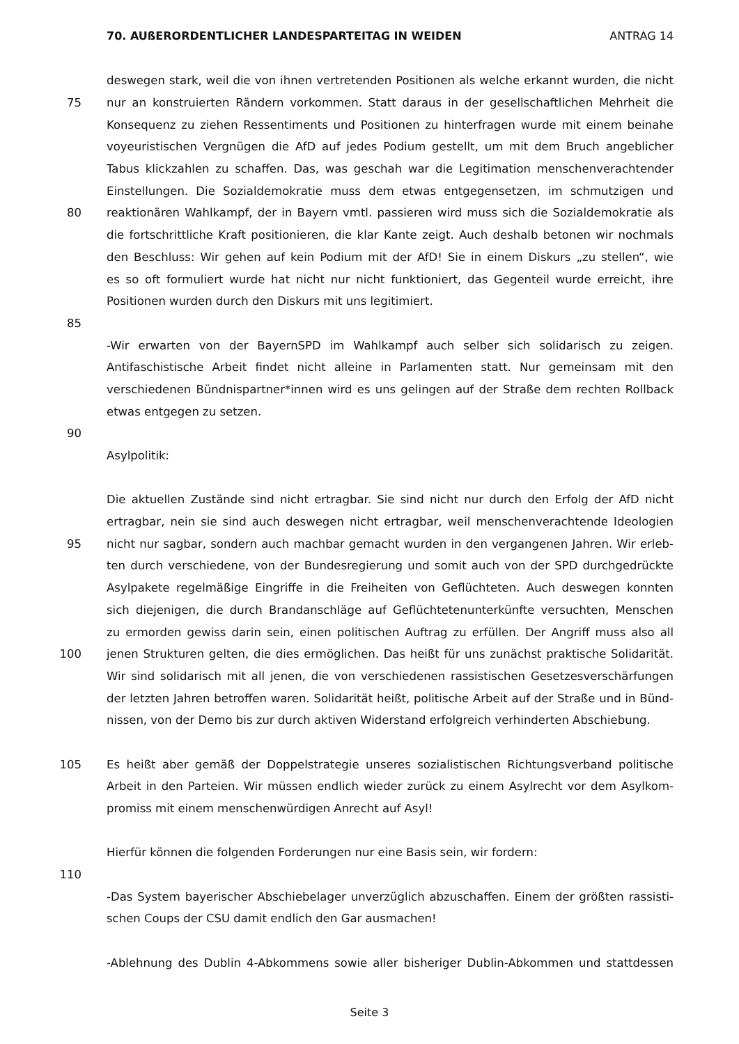70. AUßERORDENTLICHER LANDESPARTEITAG IN WEIDEN ANTRAG 14
deswegen stark, weil die von ihnen vertretenden Positionen als welche erkannt wurden, die nicht
75 nur an konstruierten Rändern vorkommen. Statt daraus in der gesellschaftlichen Mehrheit die
Konsequenz zu ziehen Ressentiments und Positionen zu hinterfragen wurde mit einem beinahe
voyeuristischen Vergnügen die AfD auf jedes Podium gestellt, um mit dem Bruch angeblicher
Tabus klickzahlen zu schaffen. Das, was geschah war die Legitimation menschenverachtender
Einstellungen. Die Sozialdemokratie muss dem etwas entgegensetzen, im schmutzigen und
80 reaktionären Wahlkampf, der in Bayern vmtl. passieren wird muss sich die Sozialdemokratie als
die fortschrittliche Kraft positionieren, die klar Kante zeigt. Auch deshalb betonen wir nochmals
den Beschluss: Wir gehen auf kein Podium mit der AfD! Sie in einem Diskurs „zu stellen“, wie
es so oft formuliert wurde hat nicht nur nicht funktioniert, das Gegenteil wurde erreicht, ihre
Positionen wurden durch den Diskurs mit uns legitimiert.
85
-Wir erwarten von der BayernSPD im Wahlkampf auch selber sich solidarisch zu zeigen.
Antifaschistische Arbeit findet nicht alleine in Parlamenten statt. Nur gemeinsam mit den
verschiedenen Bündnispartner*innen wird es uns gelingen auf der Straße dem rechten Rollback
etwas entgegen zu setzen.
90
Asylpolitik:
Die aktuellen Zustände sind nicht ertragbar. Sie sind nicht nur durch den Erfolg der AfD nicht
ertragbar, nein sie sind auch deswegen nicht ertragbar, weil menschenverachtende Ideologien
95 nicht nur sagbar, sondern auch machbar gemacht wurden in den vergangenen Jahren. Wir erleb-
ten durch verschiedene, von der Bundesregierung und somit auch von der SPD durchgedrückte
Asylpakete regelmäßige Eingriffe in die Freiheiten von Geflüchteten. Auch deswegen konnten
sich diejenigen, die durch Brandanschläge auf Geflüchtetenunterkünfte versuchten, Menschen
zu ermorden gewiss darin sein, einen politischen Auftrag zu erfüllen. Der Angriff muss also all
100 jenen Strukturen gelten, die dies ermöglichen. Das heißt für uns zunächst praktische Solidarität.
Wir sind solidarisch mit all jenen, die von verschiedenen rassistischen Gesetzesverschärfungen
der letzten Jahren betroffen waren. Solidarität heißt, politische Arbeit auf der Straße und in Bünd-
nissen, von der Demo bis zur durch aktiven Widerstand erfolgreich verhinderten Abschiebung.
105 Es heißt aber gemäß der Doppelstrategie unseres sozialistischen Richtungsverband politische
Arbeit in den Parteien. Wir müssen endlich wieder zurück zu einem Asylrecht vor dem Asylkom-
promiss mit einem menschenwürdigen Anrecht auf Asyl!
Hierfür können die folgenden Forderungen nur eine Basis sein, wir fordern:
110
-Das System bayerischer Abschiebelager unverzüglich abzuschaffen. Einem der größten rassisti-
schen Coups der CSU damit endlich den Gar ausmachen!
-Ablehnung des Dublin 4-Abkommens sowie aller bisheriger Dublin-Abkommen und stattdessen
Seite 3